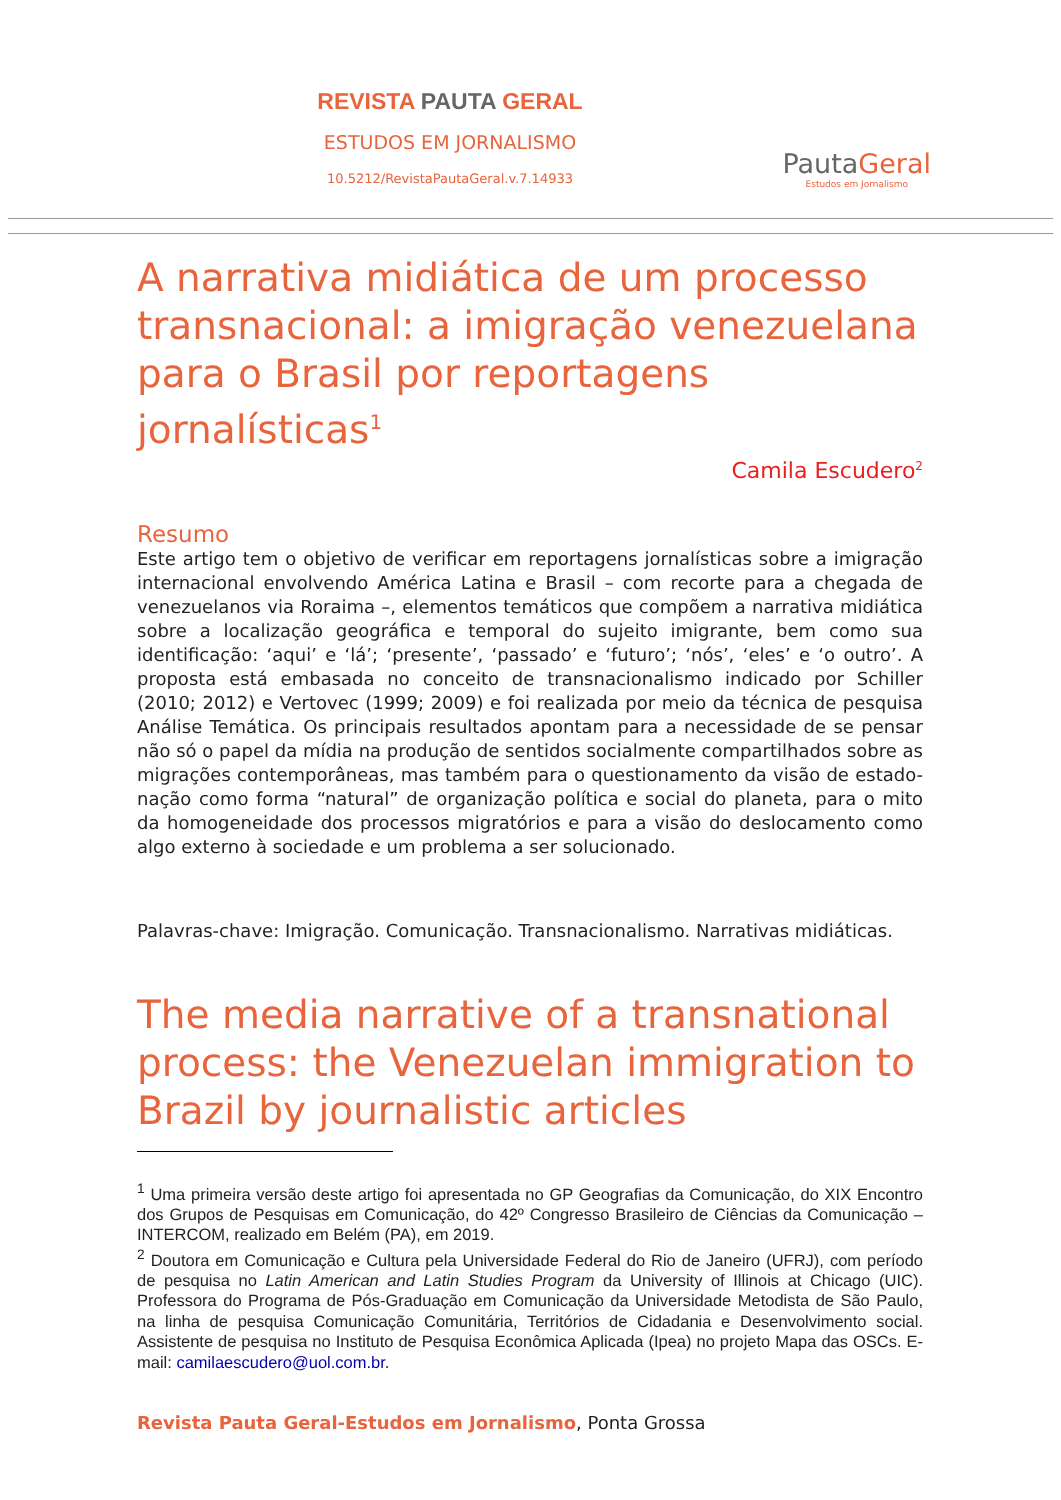REVISTA PAUTA GERAL
ESTUDOS EM JORNALISMO
10.5212/RevistaPautaGeral.v.7.14933
PautaGeral
Estudos em Jornalismo
A narrativa midiática de um processo transnacional: a imigração venezuelana para o Brasil por reportagens jornalísticas<sup>1</sup>
Camila Escudero<sup>2</sup>
Resumo
Este artigo tem o objetivo de verificar em reportagens jornalísticas sobre a imigração internacional envolvendo América Latina e Brasil – com recorte para a chegada de venezuelanos via Roraima –, elementos temáticos que compõem a narrativa midiática sobre a localização geográfica e temporal do sujeito imigrante, bem como sua identificação: ‘aqui’ e ‘lá’; ‘presente’, ‘passado’ e ‘futuro’; ‘nós’, ‘eles’ e ‘o outro’. A proposta está embasada no conceito de transnacionalismo indicado por Schiller (2010; 2012) e Vertovec (1999; 2009) e foi realizada por meio da técnica de pesquisa Análise Temática. Os principais resultados apontam para a necessidade de se pensar não só o papel da mídia na produção de sentidos socialmente compartilhados sobre as migrações contemporâneas, mas também para o questionamento da visão de estado-nação como forma “natural” de organização política e social do planeta, para o mito da homogeneidade dos processos migratórios e para a visão do deslocamento como algo externo à sociedade e um problema a ser solucionado.
Palavras-chave: Imigração. Comunicação. Transnacionalismo. Narrativas midiáticas.
The media narrative of a transnational process: the Venezuelan immigration to Brazil by journalistic articles
<sup>1</sup> Uma primeira versão deste artigo foi apresentada no GP Geografias da Comunicação, do XIX Encontro dos Grupos de Pesquisas em Comunicação, do 42º Congresso Brasileiro de Ciências da Comunicação – INTERCOM, realizado em Belém (PA), em 2019.
<sup>2</sup> Doutora em Comunicação e Cultura pela Universidade Federal do Rio de Janeiro (UFRJ), com período de pesquisa no Latin American and Latin Studies Program da University of Illinois at Chicago (UIC). Professora do Programa de Pós-Graduação em Comunicação da Universidade Metodista de São Paulo, na linha de pesquisa Comunicação Comunitária, Territórios de Cidadania e Desenvolvimento social. Assistente de pesquisa no Instituto de Pesquisa Econômica Aplicada (Ipea) no projeto Mapa das OSCs. E-mail: camilaescudero@uol.com.br.
Revista Pauta Geral-Estudos em Jornalismo, Ponta Grossa